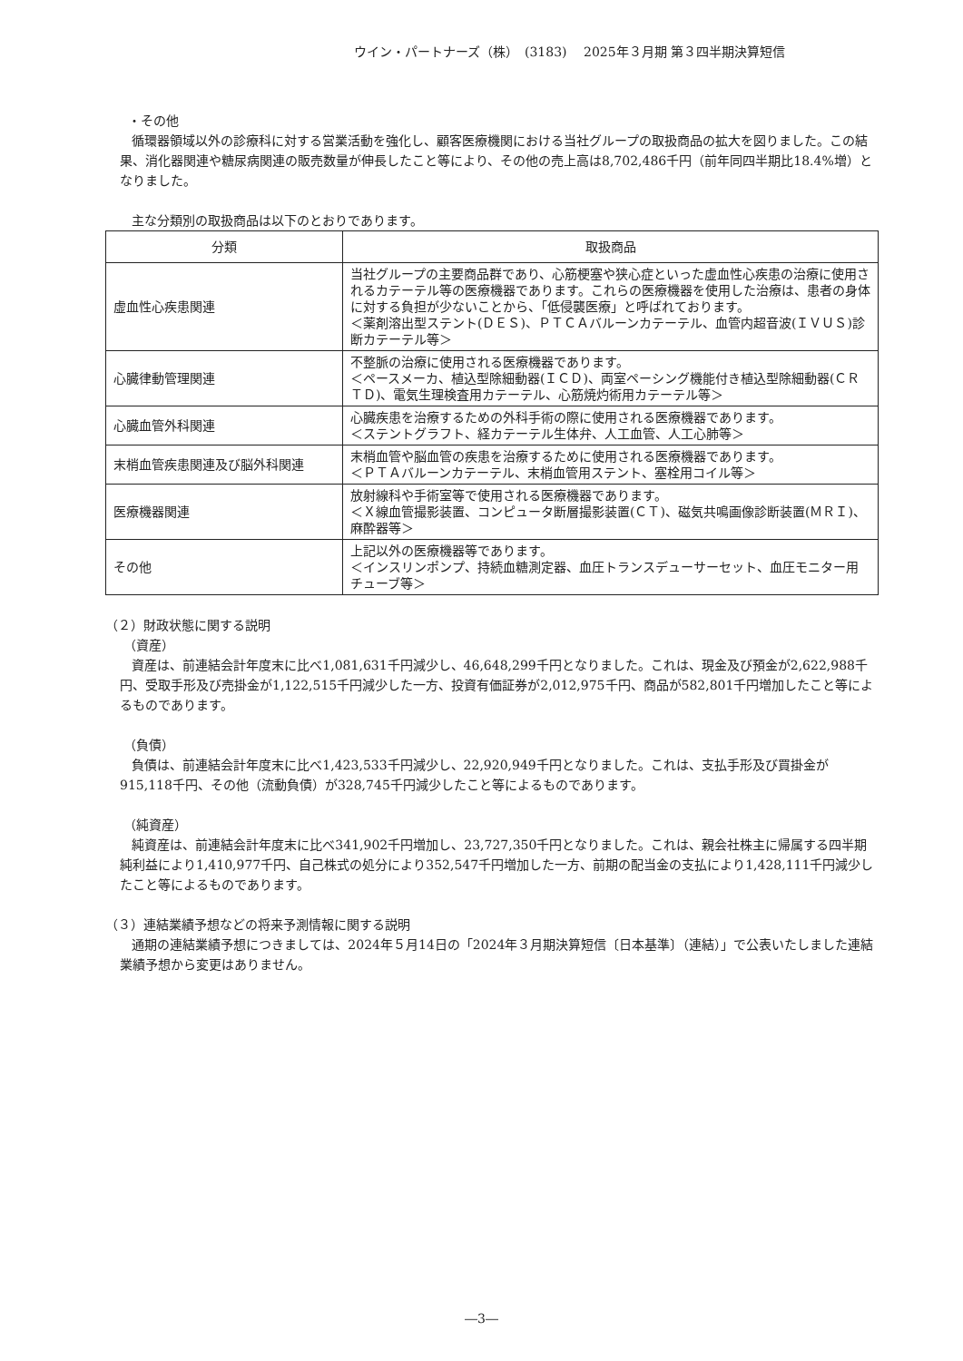ウイン・パートナーズ（株）　(3183)　 2025年３月期 第３四半期決算短信
・その他
循環器領域以外の診療科に対する営業活動を強化し、顧客医療機関における当社グループの取扱商品の拡大を図りました。この結果、消化器関連や糖尿病関連の販売数量が伸長したこと等により、その他の売上高は8,702,486千円（前年同四半期比18.4%増）となりました。
主な分類別の取扱商品は以下のとおりであります。
| 分類 | 取扱商品 |
| --- | --- |
| 虚血性心疾患関連 | 当社グループの主要商品群であり、心筋梗塞や狭心症といった虚血性心疾患の治療に使用されるカテーテル等の医療機器であります。これらの医療機器を使用した治療は、患者の身体に対する負担が少ないことから、「低侵襲医療」と呼ばれております。 ＜薬剤溶出型ステント(ＤＥＳ)、ＰＴＣＡバルーンカテーテル、血管内超音波(ＩＶＵＳ)診断カテーテル等＞ |
| 心臓律動管理関連 | 不整脈の治療に使用される医療機器であります。 ＜ペースメーカ、植込型除細動器(ＩＣＤ)、両室ペーシング機能付き植込型除細動器(ＣＲＴＤ)、電気生理検査用カテーテル、心筋焼灼術用カテーテル等＞ |
| 心臓血管外科関連 | 心臓疾患を治療するための外科手術の際に使用される医療機器であります。 ＜ステントグラフト、経カテーテル生体弁、人工血管、人工心肺等＞ |
| 末梢血管疾患関連及び脳外科関連 | 末梢血管や脳血管の疾患を治療するために使用される医療機器であります。 ＜ＰＴＡバルーンカテーテル、末梢血管用ステント、塞栓用コイル等＞ |
| 医療機器関連 | 放射線科や手術室等で使用される医療機器であります。 ＜Ｘ線血管撮影装置、コンピュータ断層撮影装置(ＣＴ)、磁気共鳴画像診断装置(ＭＲＩ)、麻酔器等＞ |
| その他 | 上記以外の医療機器等であります。 ＜インスリンポンプ、持続血糖測定器、血圧トランスデューサーセット、血圧モニター用チューブ等＞ |
（２）財政状態に関する説明
（資産）
資産は、前連結会計年度末に比べ1,081,631千円減少し、46,648,299千円となりました。これは、現金及び預金が2,622,988千円、受取手形及び売掛金が1,122,515千円減少した一方、投資有価証券が2,012,975千円、商品が582,801千円増加したこと等によるものであります。
（負債）
負債は、前連結会計年度末に比べ1,423,533千円減少し、22,920,949千円となりました。これは、支払手形及び買掛金が915,118千円、その他（流動負債）が328,745千円減少したこと等によるものであります。
（純資産）
純資産は、前連結会計年度末に比べ341,902千円増加し、23,727,350千円となりました。これは、親会社株主に帰属する四半期純利益により1,410,977千円、自己株式の処分により352,547千円増加した一方、前期の配当金の支払により1,428,111千円減少したこと等によるものであります。
（３）連結業績予想などの将来予測情報に関する説明
通期の連結業績予想につきましては、2024年５月14日の「2024年３月期決算短信〔日本基準〕（連結）」で公表いたしました連結業績予想から変更はありません。
―3―